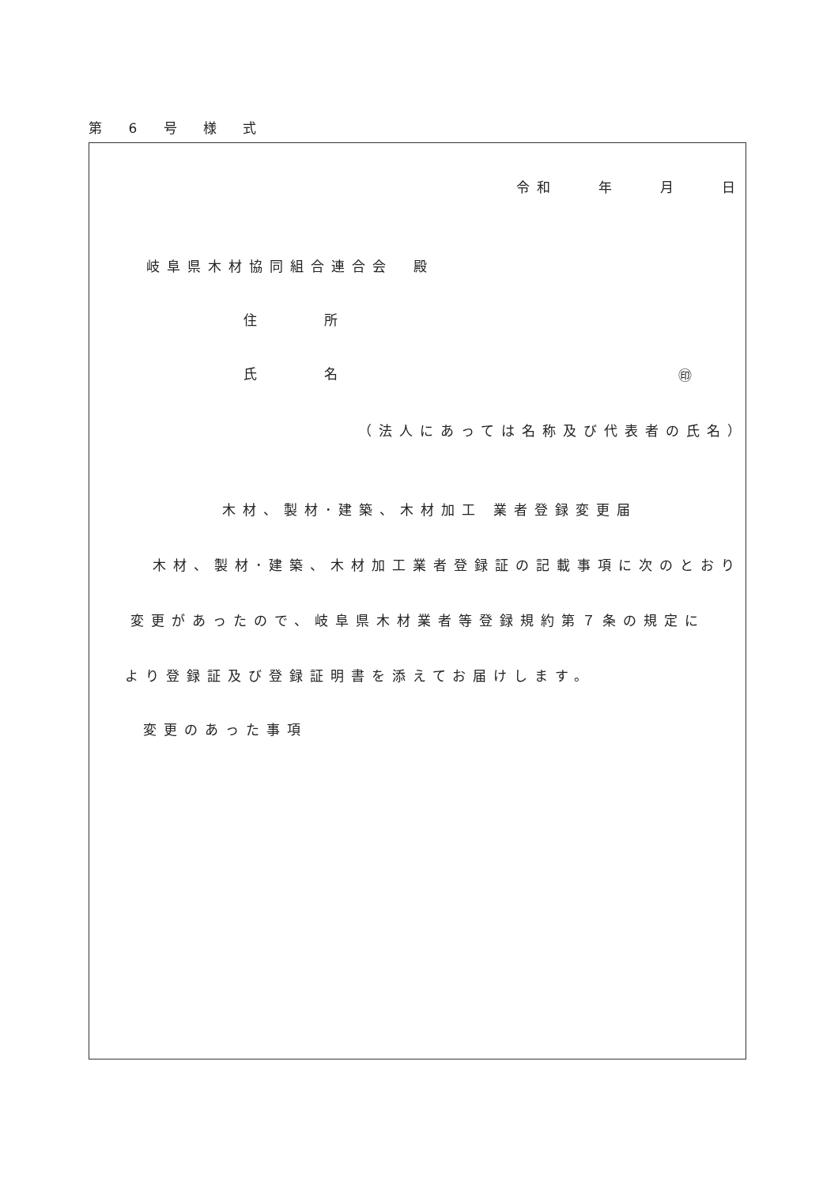第 6 号 様 式
令和　　年　　月　　日
岐阜県木材協同組合連合会　殿
住 所
氏 名 ㊞
（法人にあっては名称及び代表者の氏名）
木材、製材･建築、木材加工 業者登録変更届
木材、製材･建築、木材加工業者登録証の記載事項に次のとおり
変更があったので、岐阜県木材業者等登録規約第７条の規定に
より登録証及び登録証明書を添えてお届けします。
変更のあった事項